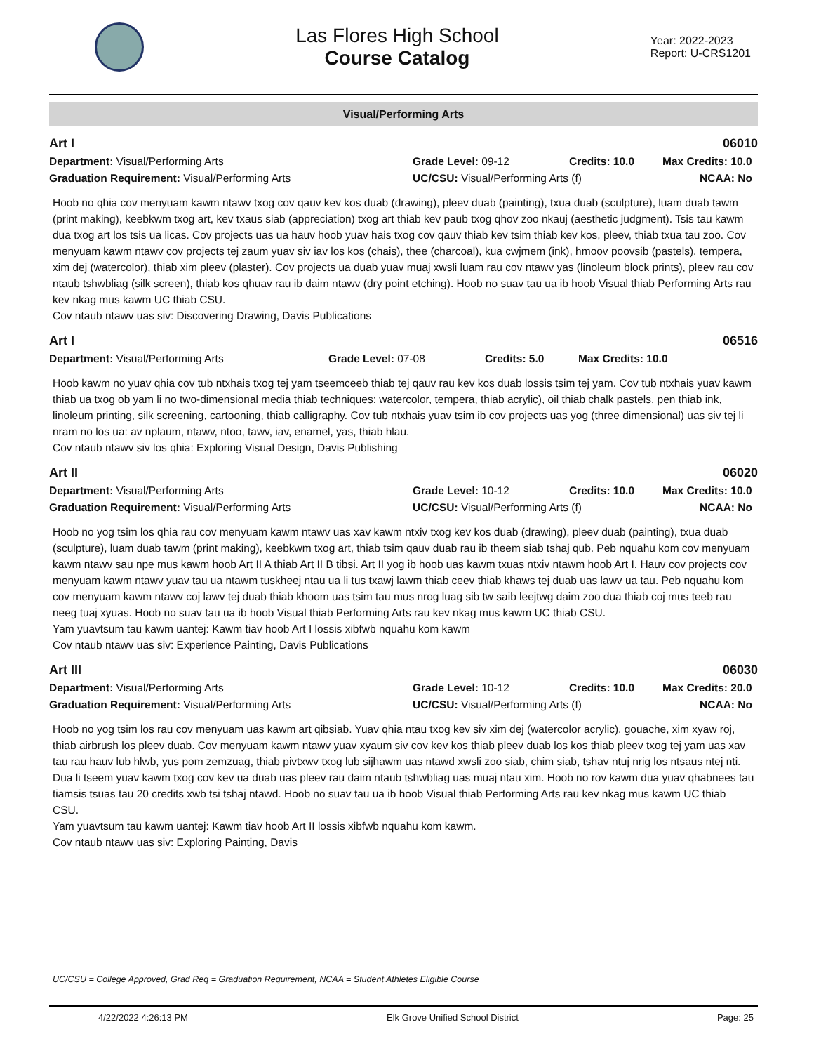Las Flores High School
Course Catalog
Year: 2022-2023
Report: U-CRS1201
Visual/Performing Arts
Art I 06010
Department: Visual/Performing Arts Grade Level: 09-12 Credits: 10.0 Max Credits: 10.0
Graduation Requirement: Visual/Performing Arts UC/CSU: Visual/Performing Arts (f) NCAA: No
Hoob no qhia cov menyuam kawm ntawv txog cov qauv kev kos duab (drawing), pleev duab (painting), txua duab (sculpture), luam duab tawm (print making), keebkwm txog art, kev txaus siab (appreciation) txog art thiab kev paub txog qhov zoo nkauj (aesthetic judgment). Tsis tau kawm dua txog art los tsis ua licas. Cov projects uas ua hauv hoob yuav hais txog cov qauv thiab kev tsim thiab kev kos, pleev, thiab txua tau zoo. Cov menyuam kawm ntawv cov projects tej zaum yuav siv iav los kos (chais), thee (charcoal), kua cwjmem (ink), hmoov poovsib (pastels), tempera, xim dej (watercolor), thiab xim pleev (plaster). Cov projects ua duab yuav muaj xwsli luam rau cov ntawv yas (linoleum block prints), pleev rau cov ntaub tshwbliag (silk screen), thiab kos qhuav rau ib daim ntawv (dry point etching). Hoob no suav tau ua ib hoob Visual thiab Performing Arts rau kev nkag mus kawm UC thiab CSU.
Cov ntaub ntawv uas siv: Discovering Drawing, Davis Publications
Art I 06516
Department: Visual/Performing Arts Grade Level: 07-08 Credits: 5.0 Max Credits: 10.0
Hoob kawm no yuav qhia cov tub ntxhais txog tej yam tseemceeb thiab tej qauv rau kev kos duab lossis tsim tej yam. Cov tub ntxhais yuav kawm thiab ua txog ob yam li no two-dimensional media thiab techniques: watercolor, tempera, thiab acrylic), oil thiab chalk pastels, pen thiab ink, linoleum printing, silk screening, cartooning, thiab calligraphy. Cov tub ntxhais yuav tsim ib cov projects uas yog (three dimensional) uas siv tej li nram no los ua: av nplaum, ntawv, ntoo, tawv, iav, enamel, yas, thiab hlau.
Cov ntaub ntawv siv los qhia: Exploring Visual Design, Davis Publishing
Art II 06020
Department: Visual/Performing Arts Grade Level: 10-12 Credits: 10.0 Max Credits: 10.0
Graduation Requirement: Visual/Performing Arts UC/CSU: Visual/Performing Arts (f) NCAA: No
Hoob no yog tsim los qhia rau cov menyuam kawm ntawv uas xav kawm ntxiv txog kev kos duab (drawing), pleev duab (painting), txua duab (sculpture), luam duab tawm (print making), keebkwm txog art, thiab tsim qauv duab rau ib theem siab tshaj qub. Peb nquahu kom cov menyuam kawm ntawv sau npe mus kawm hoob Art II A thiab Art II B tibsi. Art II yog ib hoob uas kawm txuas ntxiv ntawm hoob Art I. Hauv cov projects cov menyuam kawm ntawv yuav tau ua ntawm tuskheej ntau ua li tus txawj lawm thiab ceev thiab khaws tej duab uas lawv ua tau. Peb nquahu kom cov menyuam kawm ntawv coj lawv tej duab thiab khoom uas tsim tau mus nrog luag sib tw saib leejtwg daim zoo dua thiab coj mus teeb rau neeg tuaj xyuas. Hoob no suav tau ua ib hoob Visual thiab Performing Arts rau kev nkag mus kawm UC thiab CSU.
Yam yuavtsum tau kawm uantej: Kawm tiav hoob Art I lossis xibfwb nquahu kom kawm
Cov ntaub ntawv uas siv: Experience Painting, Davis Publications
Art III 06030
Department: Visual/Performing Arts Grade Level: 10-12 Credits: 10.0 Max Credits: 20.0
Graduation Requirement: Visual/Performing Arts UC/CSU: Visual/Performing Arts (f) NCAA: No
Hoob no yog tsim los rau cov menyuam uas kawm art qibsiab. Yuav qhia ntau txog kev siv xim dej (watercolor acrylic), gouache, xim xyaw roj, thiab airbrush los pleev duab. Cov menyuam kawm ntawv yuav xyaum siv cov kev kos thiab pleev duab los kos thiab pleev txog tej yam uas xav tau rau hauv lub hlwb, yus pom zemzuag, thiab pivtxwv txog lub sijhawm uas ntawd xwsli zoo siab, chim siab, tshav ntuj nrig los ntsaus ntej nti. Dua li tseem yuav kawm txog cov kev ua duab uas pleev rau daim ntaub tshwbliag uas muaj ntau xim. Hoob no rov kawm dua yuav qhabnees tau tiamsis tsuas tau 20 credits xwb tsi tshaj ntawd. Hoob no suav tau ua ib hoob Visual thiab Performing Arts rau kev nkag mus kawm UC thiab CSU.
Yam yuavtsum tau kawm uantej: Kawm tiav hoob Art II lossis xibfwb nquahu kom kawm.
Cov ntaub ntawv uas siv: Exploring Painting, Davis
UC/CSU = College Approved, Grad Req = Graduation Requirement, NCAA = Student Athletes Eligible Course
4/22/2022 4:26:13 PM Elk Grove Unified School District Page: 25